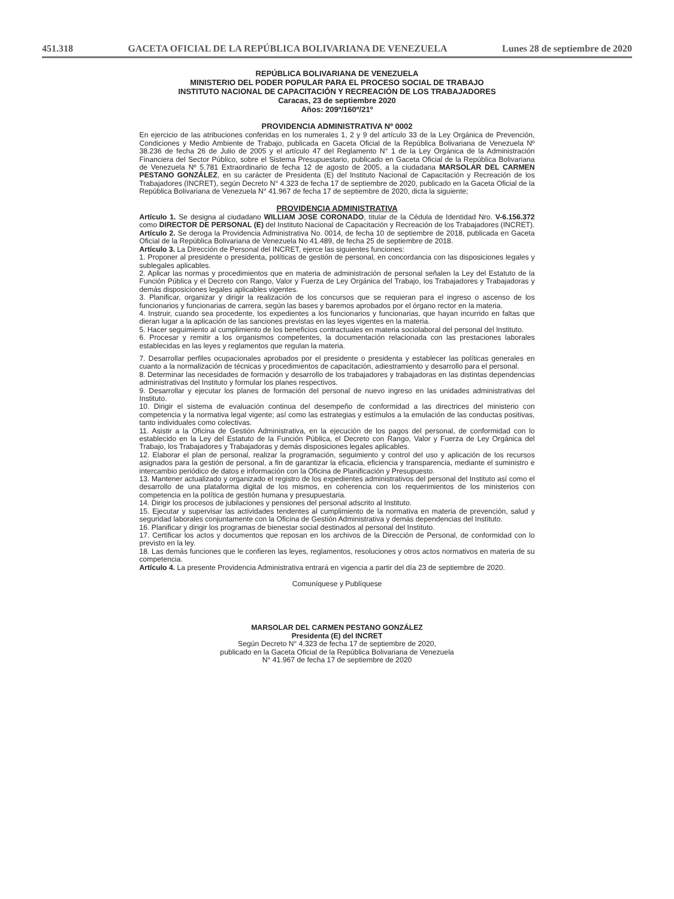451.318 GACETA OFICIAL DE LA REPÚBLICA BOLIVARIANA DE VENEZUELA Lunes 28 de septiembre de 2020
REPÚBLICA BOLIVARIANA DE VENEZUELA
MINISTERIO DEL PODER POPULAR PARA EL PROCESO SOCIAL DE TRABAJO
INSTITUTO NACIONAL DE CAPACITACIÓN Y RECREACIÓN DE LOS TRABAJADORES
Caracas, 23 de septiembre 2020
Años: 209º/160º/21º
PROVIDENCIA ADMINISTRATIVA Nº 0002
En ejercicio de las atribuciones conferidas en los numerales 1, 2 y 9 del artículo 33 de la Ley Orgánica de Prevención, Condiciones y Medio Ambiente de Trabajo, publicada en Gaceta Oficial de la República Bolivariana de Venezuela Nº 38.236 de fecha 26 de Julio de 2005 y el artículo 47 del Reglamento N° 1 de la Ley Orgánica de la Administración Financiera del Sector Público, sobre el Sistema Presupuestario, publicado en Gaceta Oficial de la República Bolivariana de Venezuela Nº 5.781 Extraordinario de fecha 12 de agosto de 2005, a la ciudadana MARSOLAR DEL CARMEN PESTANO GONZÁLEZ, en su carácter de Presidenta (E) del Instituto Nacional de Capacitación y Recreación de los Trabajadores (INCRET), según Decreto N° 4.323 de fecha 17 de septiembre de 2020, publicado en la Gaceta Oficial de la República Bolivariana de Venezuela N° 41.967 de fecha 17 de septiembre de 2020, dicta la siguiente;
PROVIDENCIA ADMINISTRATIVA
Artículo 1. Se designa al ciudadano WILLIAM JOSE CORONADO, titular de la Cédula de Identidad Nro. V-6.156.372 como DIRECTOR DE PERSONAL (E) del Instituto Nacional de Capacitación y Recreación de los Trabajadores (INCRET).
Artículo 2. Se deroga la Providencia Administrativa No. 0014, de fecha 10 de septiembre de 2018, publicada en Gaceta Oficial de la República Bolivariana de Venezuela No 41.489, de fecha 25 de septiembre de 2018.
Artículo 3. La Dirección de Personal del INCRET, ejerce las siguientes funciones:
1. Proponer al presidente o presidenta, políticas de gestión de personal, en concordancia con las disposiciones legales y sublegales aplicables.
2. Aplicar las normas y procedimientos que en materia de administración de personal señalen la Ley del Estatuto de la Función Pública y el Decreto con Rango, Valor y Fuerza de Ley Orgánica del Trabajo, los Trabajadores y Trabajadoras y demás disposiciones legales aplicables vigentes.
3. Planificar, organizar y dirigir la realización de los concursos que se requieran para el ingreso o ascenso de los funcionarios y funcionarias de carrera, según las bases y baremos aprobados por el órgano rector en la materia.
4. Instruir, cuando sea procedente, los expedientes a los funcionarios y funcionarias, que hayan incurrido en faltas que dieran lugar a la aplicación de las sanciones previstas en las leyes vigentes en la materia.
5. Hacer seguimiento al cumplimiento de los beneficios contractuales en materia sociolaboral del personal del Instituto.
6. Procesar y remitir a los organismos competentes, la documentación relacionada con las prestaciones laborales establecidas en las leyes y reglamentos que regulan la materia.
7. Desarrollar perfiles ocupacionales aprobados por el presidente o presidenta y establecer las políticas generales en cuanto a la normalización de técnicas y procedimientos de capacitación, adiestramiento y desarrollo para el personal.
8. Determinar las necesidades de formación y desarrollo de los trabajadores y trabajadoras en las distintas dependencias administrativas del Instituto y formular los planes respectivos.
9. Desarrollar y ejecutar los planes de formación del personal de nuevo ingreso en las unidades administrativas del Instituto.
10. Dirigir el sistema de evaluación continua del desempeño de conformidad a las directrices del ministerio con competencia y la normativa legal vigente; así como las estrategias y estímulos a la emulación de las conductas positivas, tanto individuales como colectivas.
11. Asistir a la Oficina de Gestión Administrativa, en la ejecución de los pagos del personal, de conformidad con lo establecido en la Ley del Estatuto de la Función Pública, el Decreto con Rango, Valor y Fuerza de Ley Orgánica del Trabajo, los Trabajadores y Trabajadoras y demás disposiciones legales aplicables.
12. Elaborar el plan de personal, realizar la programación, seguimiento y control del uso y aplicación de los recursos asignados para la gestión de personal, a fin de garantizar la eficacia, eficiencia y transparencia, mediante el suministro e intercambio periódico de datos e información con la Oficina de Planificación y Presupuesto.
13. Mantener actualizado y organizado el registro de los expedientes administrativos del personal del Instituto así como el desarrollo de una plataforma digital de los mismos, en coherencia con los requerimientos de los ministerios con competencia en la política de gestión humana y presupuestaria.
14. Dirigir los procesos de jubilaciones y pensiones del personal adscrito al Instituto.
15. Ejecutar y supervisar las actividades tendentes al cumplimiento de la normativa en materia de prevención, salud y seguridad laborales conjuntamente con la Oficina de Gestión Administrativa y demás dependencias del Instituto.
16. Planificar y dirigir los programas de bienestar social destinados al personal del Instituto.
17. Certificar los actos y documentos que reposan en los archivos de la Dirección de Personal, de conformidad con lo previsto en la ley.
18. Las demás funciones que le confieren las leyes, reglamentos, resoluciones y otros actos normativos en materia de su competencia.
Artículo 4. La presente Providencia Administrativa entrará en vigencia a partir del día 23 de septiembre de 2020.
Comuníquese y Publíquese
MARSOLAR DEL CARMEN PESTANO GONZÁLEZ
Presidenta (E) del INCRET
Según Decreto N° 4.323 de fecha 17 de septiembre de 2020,
publicado en la Gaceta Oficial de la República Bolivariana de Venezuela
N° 41.967 de fecha 17 de septiembre de 2020